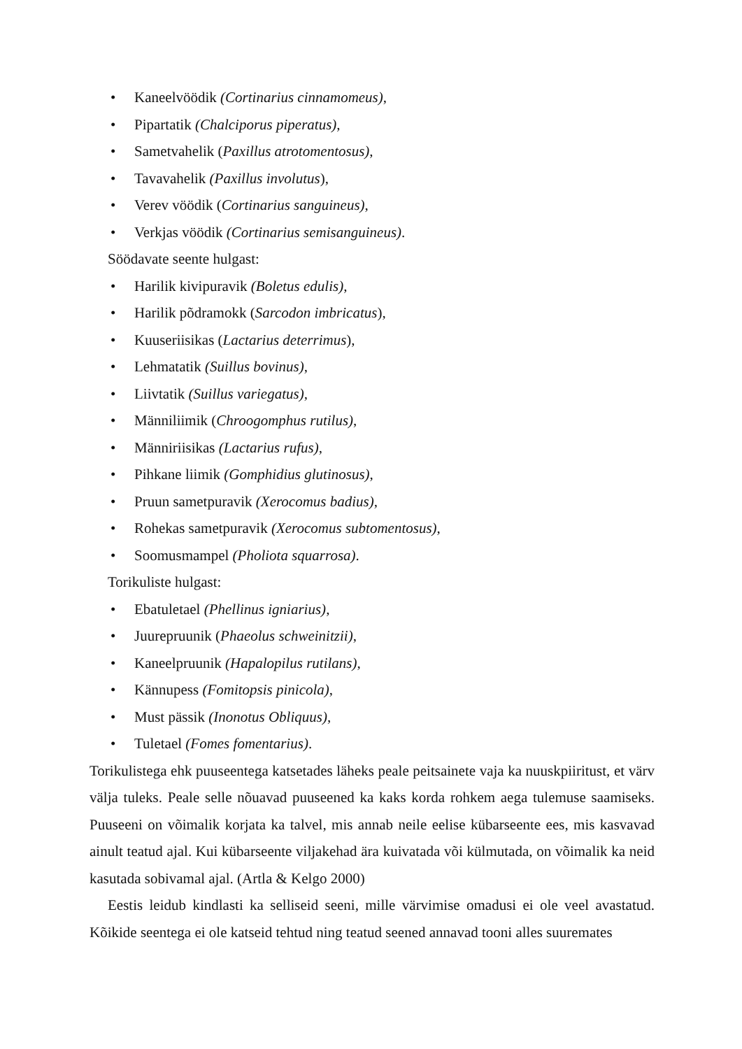• Kaneelvöödik (Cortinarius cinnamomeus),
• Pipartatik (Chalciporus piperatus),
• Sametvahelik (Paxillus atrotomentosus),
• Tavavahelik (Paxillus involutus),
• Verev vöödik (Cortinarius sanguineus),
• Verkjas vöödik (Cortinarius semisanguineus).
Söödavate seente hulgast:
• Harilik kivipuravik (Boletus edulis),
• Harilik põdramokk (Sarcodon imbricatus),
• Kuuseriisikas (Lactarius deterrimus),
• Lehmatatik (Suillus bovinus),
• Liivtatik (Suillus variegatus),
• Männiliimik (Chroogomphus rutilus),
• Männiriisikas (Lactarius rufus),
• Pihkane liimik (Gomphidius glutinosus),
• Pruun sametpuravik (Xerocomus badius),
• Rohekas sametpuravik (Xerocomus subtomentosus),
• Soomusmampel (Pholiota squarrosa).
Torikuliste hulgast:
• Ebatuletael (Phellinus igniarius),
• Juurepruunik (Phaeolus schweinitzii),
• Kaneelpruunik (Hapalopilus rutilans),
• Kännupess (Fomitopsis pinicola),
• Must pässik (Inonotus Obliquus),
• Tuletael (Fomes fomentarius).
Torikulistega ehk puuseentega katsetades läheks peale peitsainete vaja ka nuuskpiiritust, et värv välja tuleks. Peale selle nõuavad puuseened ka kaks korda rohkem aega tulemuse saamiseks. Puuseeni on võimalik korjata ka talvel, mis annab neile eelise kübarseente ees, mis kasvavad ainult teatud ajal. Kui kübarseente viljakehad ära kuivatada või külmutada, on võimalik ka neid kasutada sobivamal ajal. (Artla & Kelgo 2000)
Eestis leidub kindlasti ka selliseid seeni, mille värvimise omadusi ei ole veel avastatud. Kõikide seentega ei ole katseid tehtud ning teatud seened annavad tooni alles suuremates